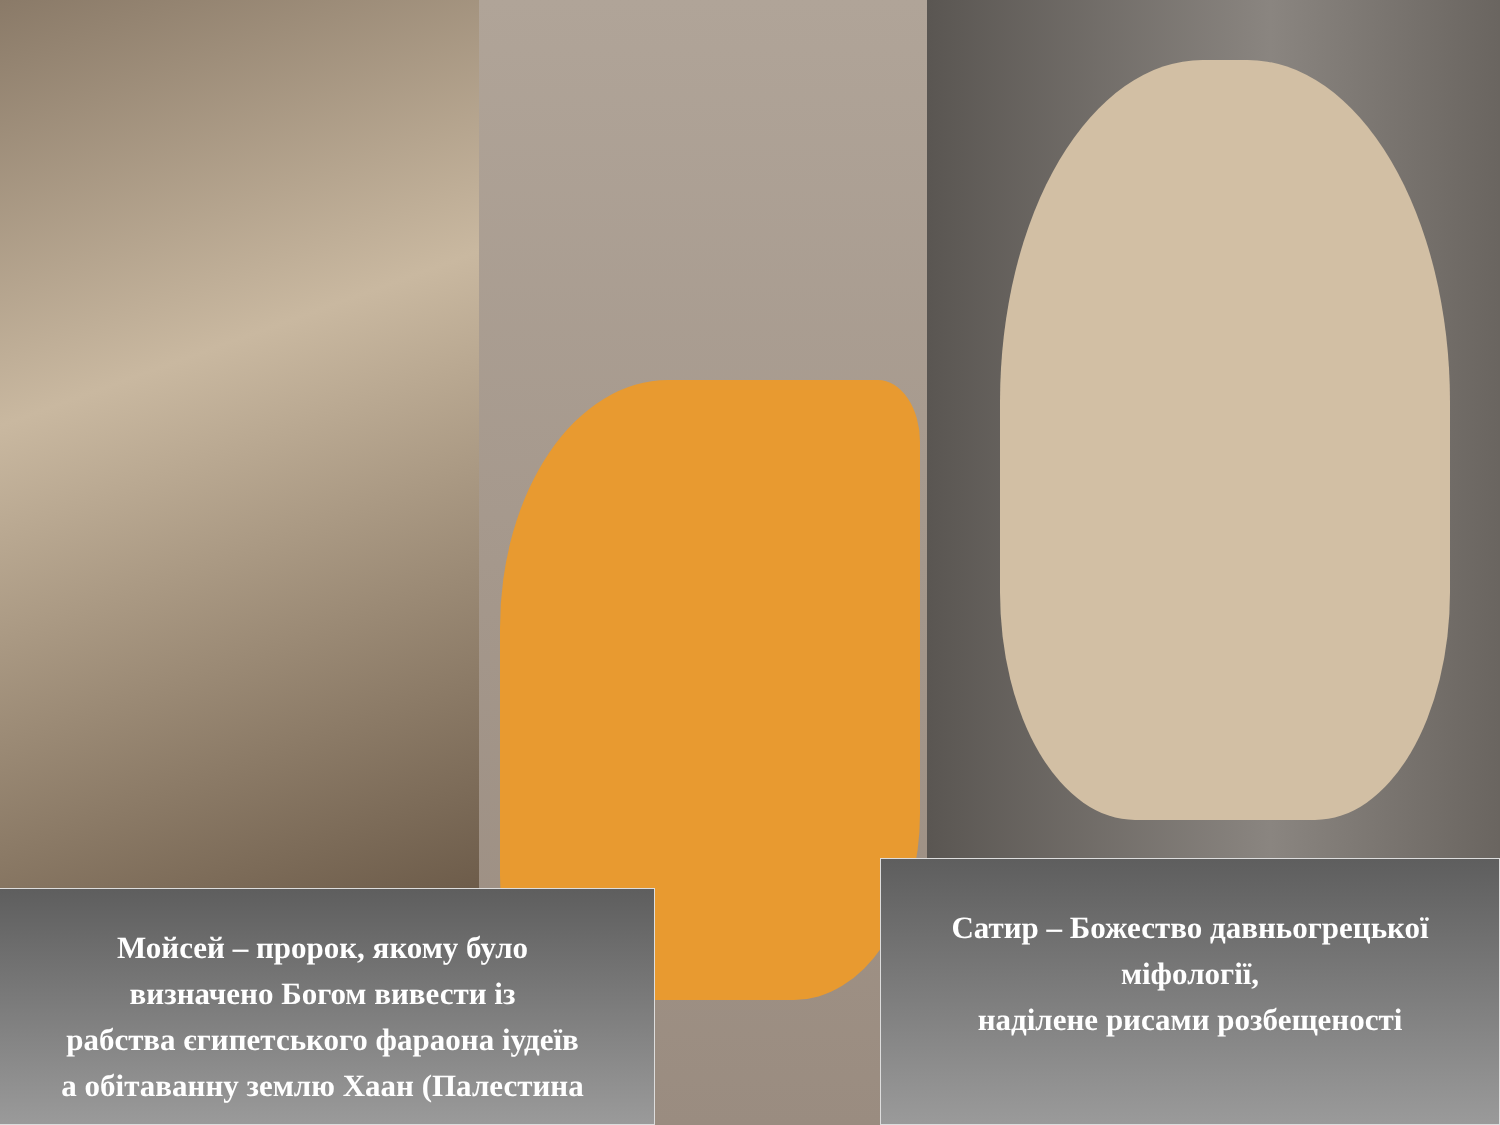Мойсей – пророк, якому було
визначено Богом вивести із
рабства єгипетського фараона іудеїв
а обітаванну землю Хаан (Палестина
Сатир – Божество давньогрецької
міфології,
наділене рисами розбещеності